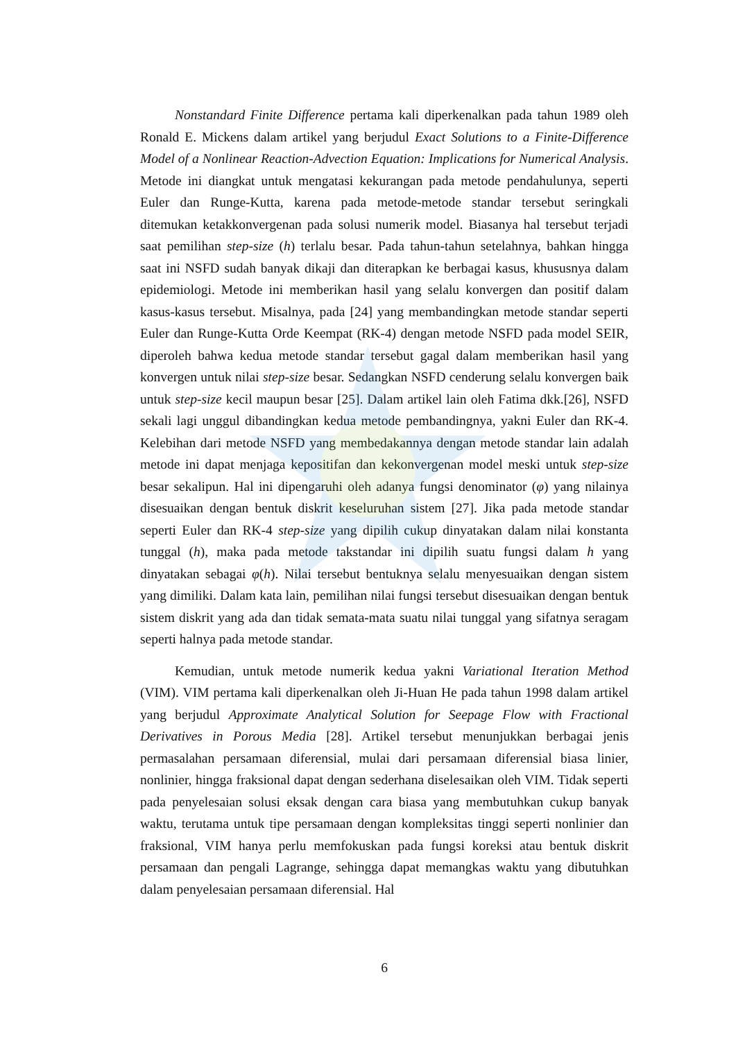Nonstandard Finite Difference pertama kali diperkenalkan pada tahun 1989 oleh Ronald E. Mickens dalam artikel yang berjudul Exact Solutions to a Finite-Difference Model of a Nonlinear Reaction-Advection Equation: Implications for Numerical Analysis. Metode ini diangkat untuk mengatasi kekurangan pada metode pendahulunya, seperti Euler dan Runge-Kutta, karena pada metode-metode standar tersebut seringkali ditemukan ketakkonvergenan pada solusi numerik model. Biasanya hal tersebut terjadi saat pemilihan step-size (h) terlalu besar. Pada tahun-tahun setelahnya, bahkan hingga saat ini NSFD sudah banyak dikaji dan diterapkan ke berbagai kasus, khususnya dalam epidemiologi. Metode ini memberikan hasil yang selalu konvergen dan positif dalam kasus-kasus tersebut. Misalnya, pada [24] yang membandingkan metode standar seperti Euler dan Runge-Kutta Orde Keempat (RK-4) dengan metode NSFD pada model SEIR, diperoleh bahwa kedua metode standar tersebut gagal dalam memberikan hasil yang konvergen untuk nilai step-size besar. Sedangkan NSFD cenderung selalu konvergen baik untuk step-size kecil maupun besar [25]. Dalam artikel lain oleh Fatima dkk.[26], NSFD sekali lagi unggul dibandingkan kedua metode pembandingnya, yakni Euler dan RK-4. Kelebihan dari metode NSFD yang membedakannya dengan metode standar lain adalah metode ini dapat menjaga kepositifan dan kekonvergenan model meski untuk step-size besar sekalipun. Hal ini dipengaruhi oleh adanya fungsi denominator (φ) yang nilainya disesuaikan dengan bentuk diskrit keseluruhan sistem [27]. Jika pada metode standar seperti Euler dan RK-4 step-size yang dipilih cukup dinyatakan dalam nilai konstanta tunggal (h), maka pada metode takstandar ini dipilih suatu fungsi dalam h yang dinyatakan sebagai φ(h). Nilai tersebut bentuknya selalu menyesuaikan dengan sistem yang dimiliki. Dalam kata lain, pemilihan nilai fungsi tersebut disesuaikan dengan bentuk sistem diskrit yang ada dan tidak semata-mata suatu nilai tunggal yang sifatnya seragam seperti halnya pada metode standar.
Kemudian, untuk metode numerik kedua yakni Variational Iteration Method (VIM). VIM pertama kali diperkenalkan oleh Ji-Huan He pada tahun 1998 dalam artikel yang berjudul Approximate Analytical Solution for Seepage Flow with Fractional Derivatives in Porous Media [28]. Artikel tersebut menunjukkan berbagai jenis permasalahan persamaan diferensial, mulai dari persamaan diferensial biasa linier, nonlinier, hingga fraksional dapat dengan sederhana diselesaikan oleh VIM. Tidak seperti pada penyelesaian solusi eksak dengan cara biasa yang membutuhkan cukup banyak waktu, terutama untuk tipe persamaan dengan kompleksitas tinggi seperti nonlinier dan fraksional, VIM hanya perlu memfokuskan pada fungsi koreksi atau bentuk diskrit persamaan dan pengali Lagrange, sehingga dapat memangkas waktu yang dibutuhkan dalam penyelesaian persamaan diferensial. Hal
6